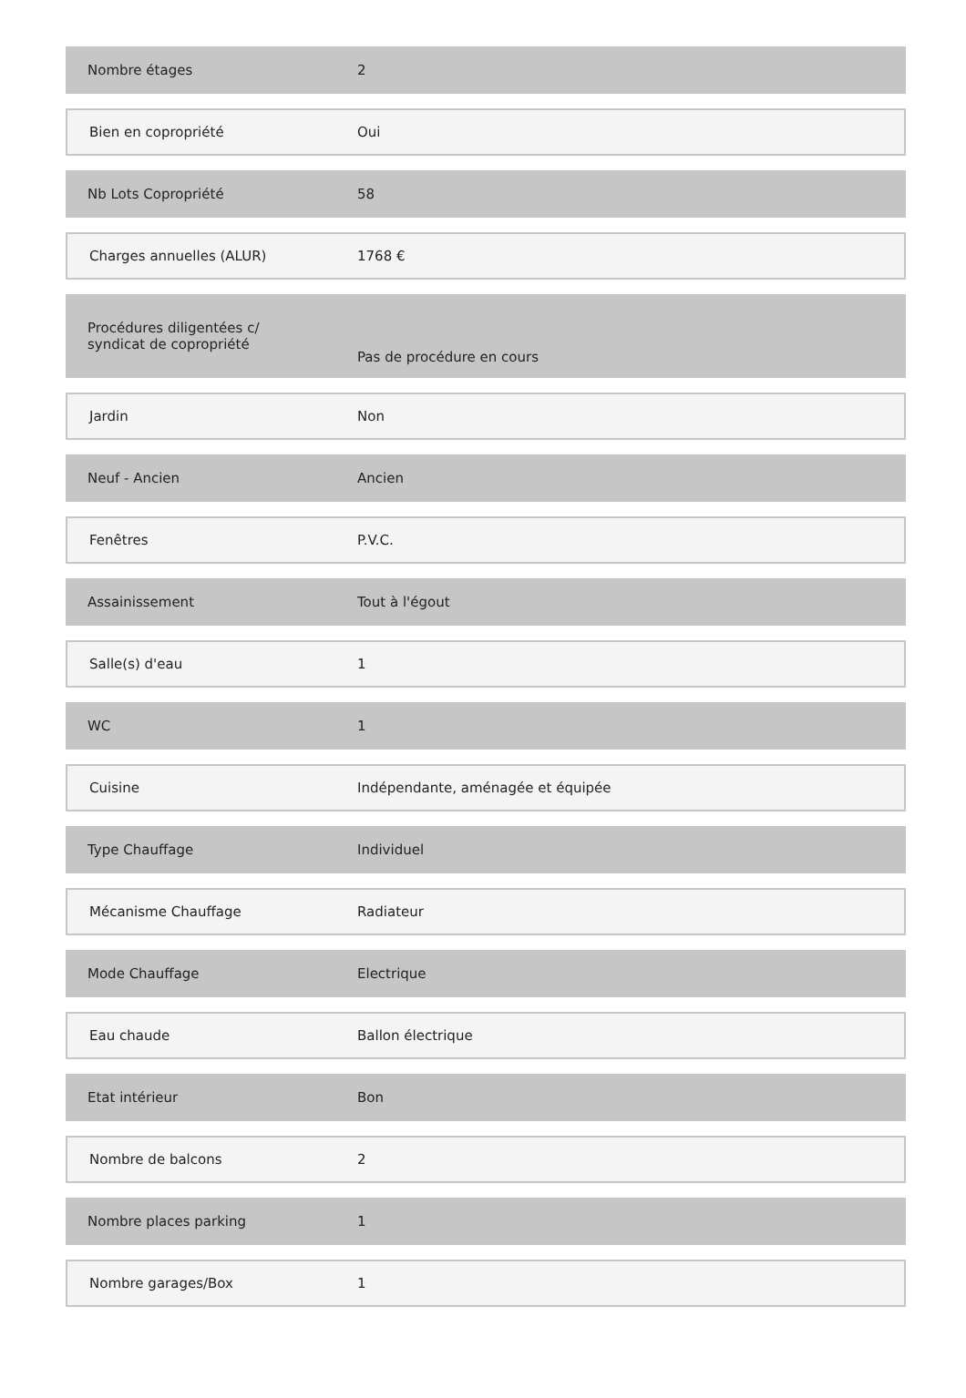| Nombre étages | 2 |
| Bien en copropriété | Oui |
| Nb Lots Copropriété | 58 |
| Charges annuelles (ALUR) | 1768 € |
| Procédures diligentées c/ syndicat de copropriété | Pas de procédure en cours |
| Jardin | Non |
| Neuf - Ancien | Ancien |
| Fenêtres | P.V.C. |
| Assainissement | Tout à l'égout |
| Salle(s) d'eau | 1 |
| WC | 1 |
| Cuisine | Indépendante, aménagée et équipée |
| Type Chauffage | Individuel |
| Mécanisme Chauffage | Radiateur |
| Mode Chauffage | Electrique |
| Eau chaude | Ballon électrique |
| Etat intérieur | Bon |
| Nombre de balcons | 2 |
| Nombre places parking | 1 |
| Nombre garages/Box | 1 |